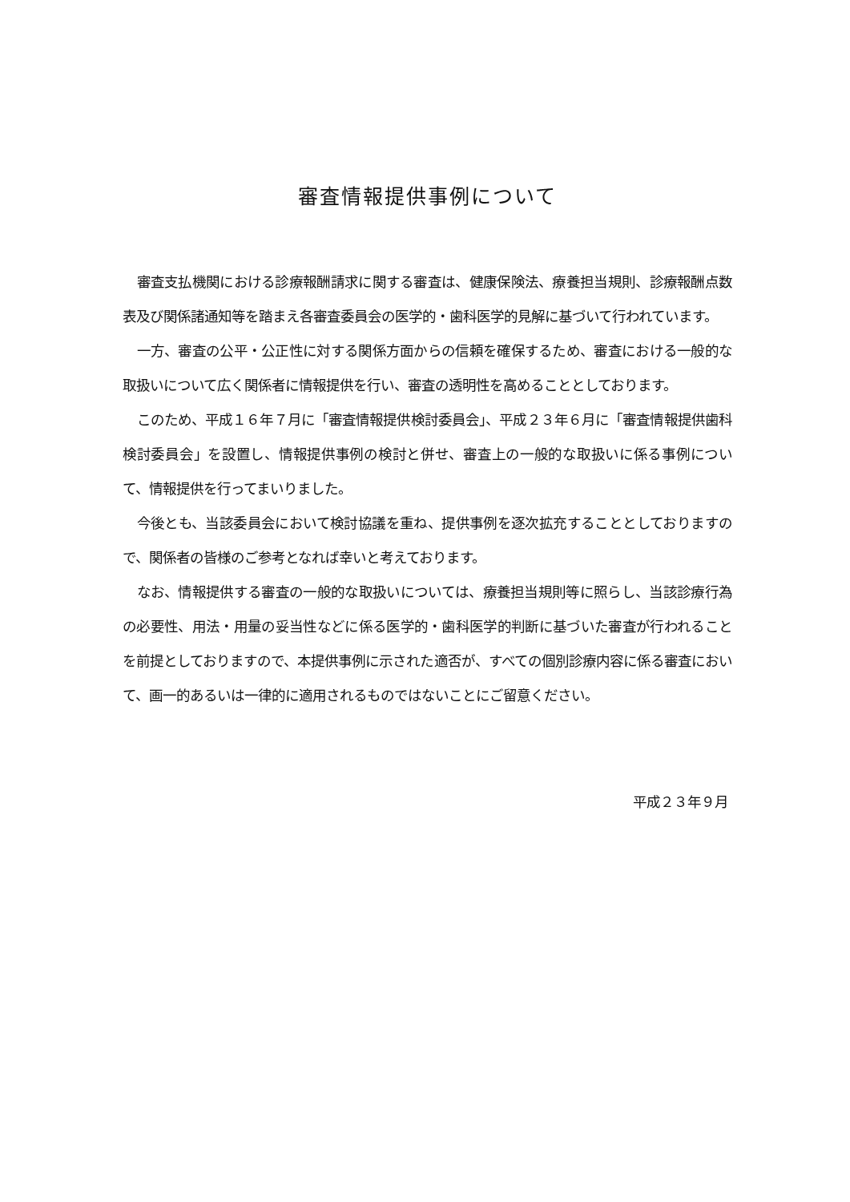審査情報提供事例について
審査支払機関における診療報酬請求に関する審査は、健康保険法、療養担当規則、診療報酬点数表及び関係諸通知等を踏まえ各審査委員会の医学的・歯科医学的見解に基づいて行われています。
一方、審査の公平・公正性に対する関係方面からの信頼を確保するため、審査における一般的な取扱いについて広く関係者に情報提供を行い、審査の透明性を高めることとしております。
このため、平成１６年７月に「審査情報提供検討委員会」、平成２３年６月に「審査情報提供歯科検討委員会」を設置し、情報提供事例の検討と併せ、審査上の一般的な取扱いに係る事例について、情報提供を行ってまいりました。
今後とも、当該委員会において検討協議を重ね、提供事例を逐次拡充することとしておりますので、関係者の皆様のご参考となれば幸いと考えております。
なお、情報提供する審査の一般的な取扱いについては、療養担当規則等に照らし、当該診療行為の必要性、用法・用量の妥当性などに係る医学的・歯科医学的判断に基づいた審査が行われることを前提としておりますので、本提供事例に示された適否が、すべての個別診療内容に係る審査において、画一的あるいは一律的に適用されるものではないことにご留意ください。
平成２３年９月